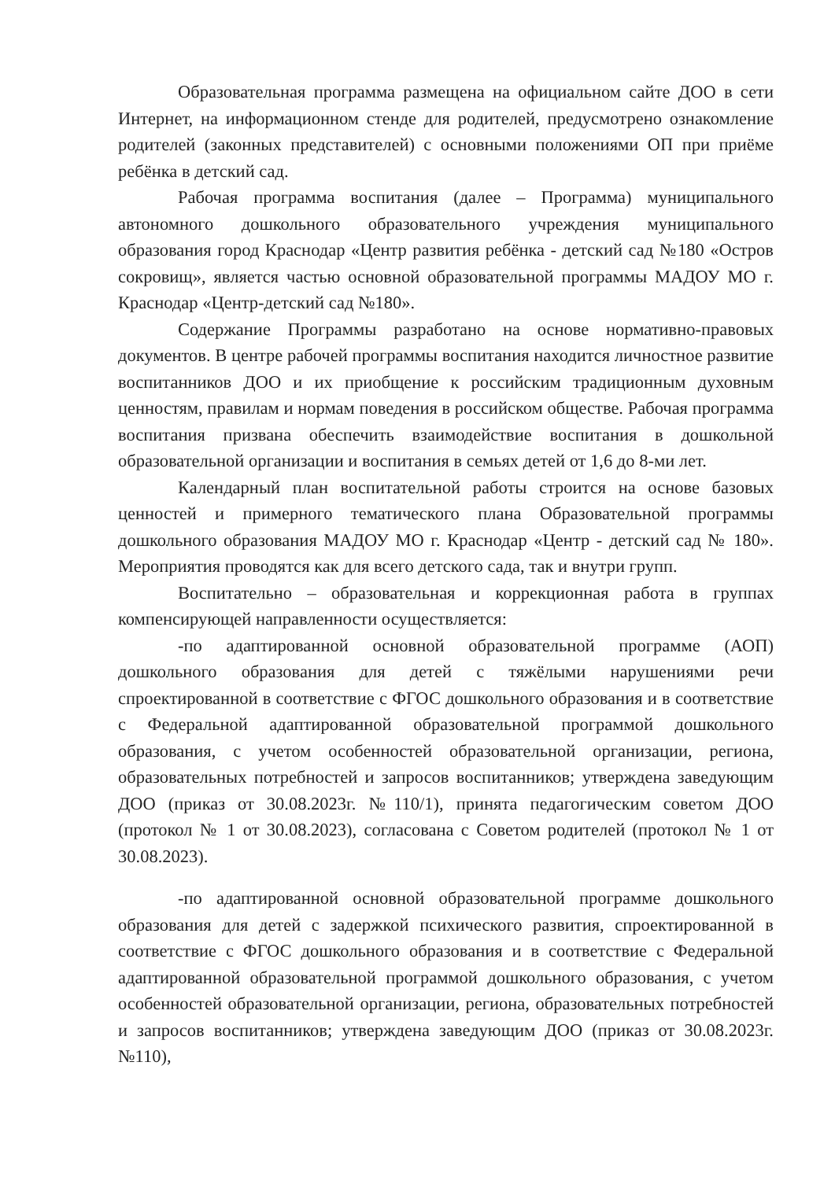Образовательная программа размещена на официальном сайте ДОО в сети Интернет, на информационном стенде для родителей, предусмотрено ознакомление родителей (законных представителей) с основными положениями ОП при приёме ребёнка в детский сад.
Рабочая программа воспитания (далее – Программа) муниципального автономного дошкольного образовательного учреждения муниципального образования город Краснодар «Центр развития ребёнка - детский сад №180 «Остров сокровищ», является частью основной образовательной программы МАДОУ МО г. Краснодар «Центр-детский сад №180».
Содержание Программы разработано на основе нормативно-правовых документов. В центре рабочей программы воспитания находится личностное развитие воспитанников ДОО и их приобщение к российским традиционным духовным ценностям, правилам и нормам поведения в российском обществе. Рабочая программа воспитания призвана обеспечить взаимодействие воспитания в дошкольной образовательной организации и воспитания в семьях детей от 1,6 до 8-ми лет.
Календарный план воспитательной работы строится на основе базовых ценностей и примерного тематического плана Образовательной программы дошкольного образования МАДОУ МО г. Краснодар «Центр - детский сад № 180». Мероприятия проводятся как для всего детского сада, так и внутри групп.
Воспитательно – образовательная и коррекционная работа в группах компенсирующей направленности осуществляется:
-по адаптированной основной образовательной программе (АОП) дошкольного образования для детей с тяжёлыми нарушениями речи спроектированной в соответствие с ФГОС дошкольного образования и в соответствие с Федеральной адаптированной образовательной программой дошкольного образования, с учетом особенностей образовательной организации, региона, образовательных потребностей и запросов воспитанников; утверждена заведующим ДОО (приказ от 30.08.2023г. №110/1), принята педагогическим советом ДОО (протокол № 1 от 30.08.2023), согласована с Советом родителей (протокол № 1 от 30.08.2023).
-по адаптированной основной образовательной программе дошкольного образования для детей с задержкой психического развития, спроектированной в соответствие с ФГОС дошкольного образования и в соответствие с Федеральной адаптированной образовательной программой дошкольного образования, с учетом особенностей образовательной организации, региона, образовательных потребностей и запросов воспитанников; утверждена заведующим ДОО (приказ от 30.08.2023г. №110),